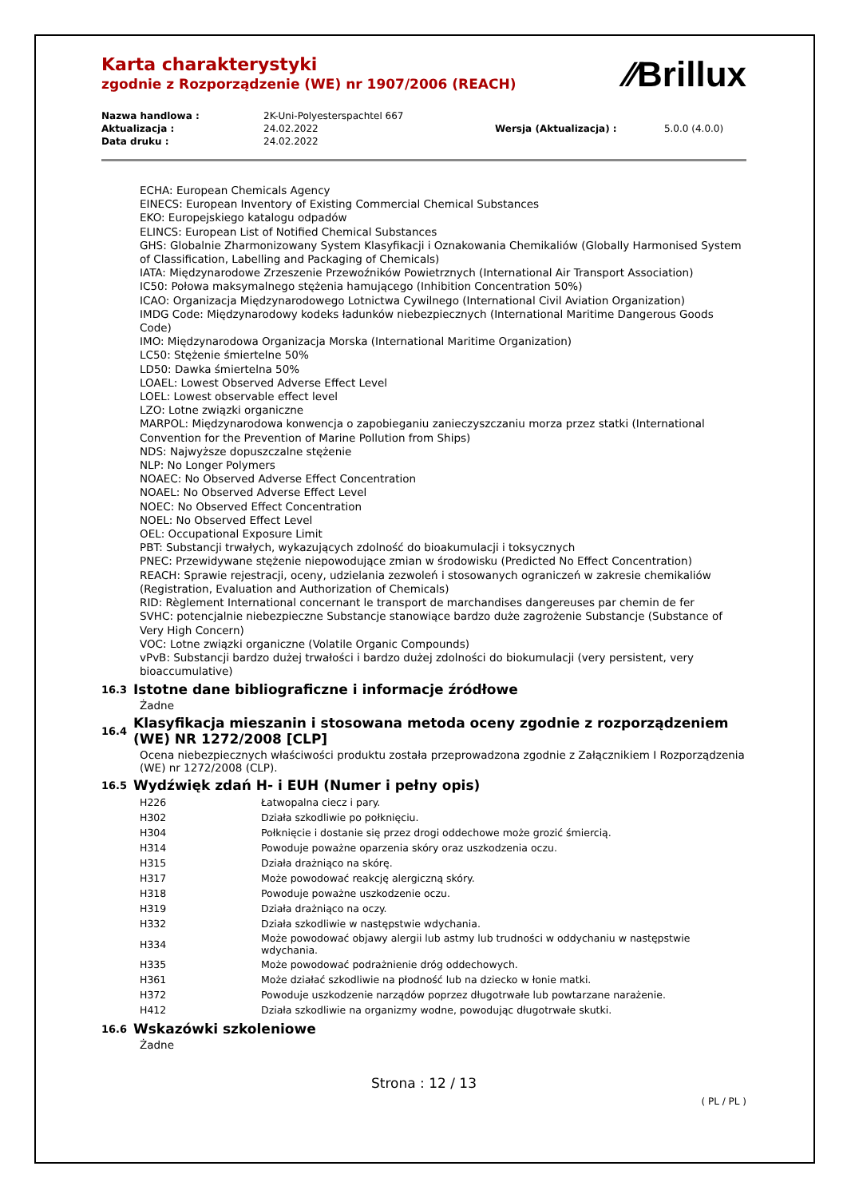⁄⁄Brillux
Karta charakterystyki
zgodnie z Rozporządzenie (WE) nr 1907/2006 (REACH)
| Nazwa handlowa : | 2K-Uni-Polyesterspachtel 667 | | |
| Aktualizacja : | 24.02.2022 | Wersja (Aktualizacja) : | 5.0.0 (4.0.0) |
| Data druku : | 24.02.2022 | | |
ECHA: European Chemicals Agency
EINECS: European Inventory of Existing Commercial Chemical Substances
EKO: Europejskiego katalogu odpadów
ELINCS: European List of Notified Chemical Substances
GHS: Globalnie Zharmonizowany System Klasyfikacji i Oznakowania Chemikaliów (Globally Harmonised System of Classification, Labelling and Packaging of Chemicals)
IATA: Międzynarodowe Zrzeszenie Przewoźników Powietrznych (International Air Transport Association)
IC50: Połowa maksymalnego stężenia hamującego (Inhibition Concentration 50%)
ICAO: Organizacja Międzynarodowego Lotnictwa Cywilnego (International Civil Aviation Organization)
IMDG Code: Międzynarodowy kodeks ładunków niebezpiecznych (International Maritime Dangerous Goods Code)
IMO: Międzynarodowa Organizacja Morska (International Maritime Organization)
LC50: Stężenie śmiertelne 50%
LD50: Dawka śmiertelna 50%
LOAEL: Lowest Observed Adverse Effect Level
LOEL: Lowest observable effect level
LZO: Lotne związki organiczne
MARPOL: Międzynarodowa konwencja o zapobieganiu zanieczyszczaniu morza przez statki (International Convention for the Prevention of Marine Pollution from Ships)
NDS: Najwyższe dopuszczalne stężenie
NLP: No Longer Polymers
NOAEC: No Observed Adverse Effect Concentration
NOAEL: No Observed Adverse Effect Level
NOEC: No Observed Effect Concentration
NOEL: No Observed Effect Level
OEL: Occupational Exposure Limit
PBT: Substancji trwałych, wykazujących zdolność do bioakumulacji i toksycznych
PNEC: Przewidywane stężenie niepowodujące zmian w środowisku (Predicted No Effect Concentration)
REACH: Sprawie rejestracji, oceny, udzielania zezwoleń i stosowanych ograniczeń w zakresie chemikaliów (Registration, Evaluation and Authorization of Chemicals)
RID: Règlement International concernant le transport de marchandises dangereuses par chemin de fer
SVHC: potencjalnie niebezpieczne Substancje stanowiące bardzo duże zagrożenie Substancje (Substance of Very High Concern)
VOC: Lotne związki organiczne (Volatile Organic Compounds)
vPvB: Substancji bardzo dużej trwałości i bardzo dużej zdolności do biokumulacji (very persistent, very bioaccumulative)
16.3
Istotne dane bibliograficzne i informacje źródłowe
Żadne
16.4
Klasyfikacja mieszanin i stosowana metoda oceny zgodnie z rozporządzeniem (WE) NR 1272/2008 [CLP]
Ocena niebezpiecznych właściwości produktu została przeprowadzona zgodnie z Załącznikiem I Rozporządzenia (WE) nr 1272/2008 (CLP).
16.5
Wydźwięk zdań H- i EUH (Numer i pełny opis)
| H226 | Łatwopalna ciecz i pary. |
| H302 | Działa szkodliwie po połknięciu. |
| H304 | Połknięcie i dostanie się przez drogi oddechowe może grozić śmiercią. |
| H314 | Powoduje poważne oparzenia skóry oraz uszkodzenia oczu. |
| H315 | Działa drażniąco na skórę. |
| H317 | Może powodować reakcję alergiczną skóry. |
| H318 | Powoduje poważne uszkodzenie oczu. |
| H319 | Działa drażniąco na oczy. |
| H332 | Działa szkodliwie w następstwie wdychania. |
| H334 | Może powodować objawy alergii lub astmy lub trudności w oddychaniu w następstwie wdychania. |
| H335 | Może powodować podrażnienie dróg oddechowych. |
| H361 | Może działać szkodliwie na płodność lub na dziecko w łonie matki. |
| H372 | Powoduje uszkodzenie narządów poprzez długotrwałe lub powtarzane narażenie. |
| H412 | Działa szkodliwie na organizmy wodne, powodując długotrwałe skutki. |
16.6
Wskazówki szkoleniowe
Żadne
Strona : 12 / 13
( PL / PL )